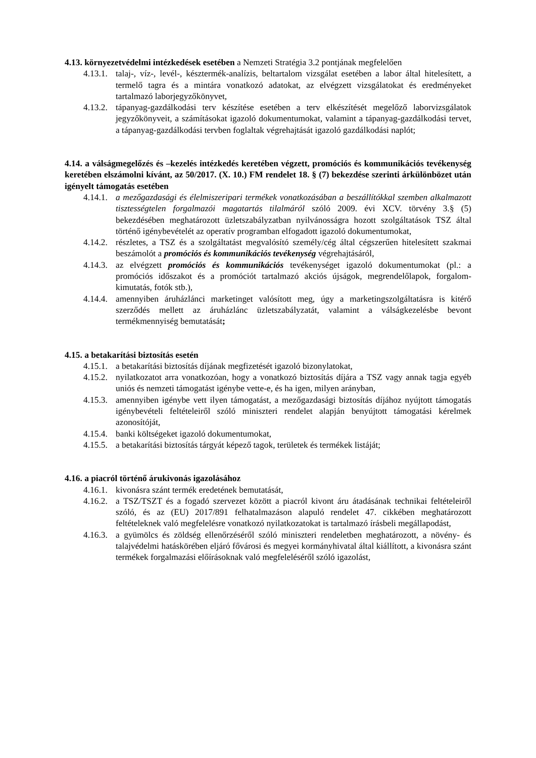4.13. környezetvédelmi intézkedések esetében a Nemzeti Stratégia 3.2 pontjának megfelelően
4.13.1. talaj-, víz-, levél-, késztermék-analízis, beltartalom vizsgálat esetében a labor által hitelesített, a termelő tagra és a mintára vonatkozó adatokat, az elvégzett vizsgálatokat és eredményeket tartalmazó laborjegyzőkönyvet,
4.13.2. tápanyag-gazdálkodási terv készítése esetében a terv elkészítését megelőző laborvizsgálatok jegyzőkönyveit, a számításokat igazoló dokumentumokat, valamint a tápanyag-gazdálkodási tervet, a tápanyag-gazdálkodási tervben foglaltak végrehajtását igazoló gazdálkodási naplót;
4.14. a válságmegelőzés és –kezelés intézkedés keretében végzett, promóciós és kommunikációs tevékenység keretében elszámolni kívánt, az 50/2017. (X. 10.) FM rendelet 18. § (7) bekezdése szerinti árkülönbözet után igényelt támogatás esetében
4.14.1. a mezőgazdasági és élelmiszeripari termékek vonatkozásában a beszállítókkal szemben alkalmazott tisztességtelen forgalmazói magatartás tilalmáról szóló 2009. évi XCV. törvény 3.§ (5) bekezdésében meghatározott üzletszabályzatban nyilvánosságra hozott szolgáltatások TSZ által történő igénybevételét az operatív programban elfogadott igazoló dokumentumokat,
4.14.2. részletes, a TSZ és a szolgáltatást megvalósító személy/cég által cégszerűen hitelesített szakmai beszámolót a promóciós és kommunikációs tevékenység végrehajtásáról,
4.14.3. az elvégzett promóciós és kommunikációs tevékenységet igazoló dokumentumokat (pl.: a promóciós időszakot és a promóciót tartalmazó akciós újságok, megrendelőlapok, forgalom-kimutatás, fotók stb.),
4.14.4. amennyiben áruházlánci marketinget valósított meg, úgy a marketingszolgáltatásra is kitérő szerződés mellett az áruházlánc üzletszabályzatát, valamint a válságkezelésbe bevont termékmennyiség bemutatását;
4.15. a betakarítási biztosítás esetén
4.15.1. a betakarítási biztosítás díjának megfizetését igazoló bizonylatokat,
4.15.2. nyilatkozatot arra vonatkozóan, hogy a vonatkozó biztosítás díjára a TSZ vagy annak tagja egyéb uniós és nemzeti támogatást igénybe vette-e, és ha igen, milyen arányban,
4.15.3. amennyiben igénybe vett ilyen támogatást, a mezőgazdasági biztosítás díjához nyújtott támogatás igénybevételi feltételeiről szóló miniszteri rendelet alapján benyújtott támogatási kérelmek azonosítóját,
4.15.4. banki költségeket igazoló dokumentumokat,
4.15.5. a betakarítási biztosítás tárgyát képező tagok, területek és termékek listáját;
4.16. a piacról történő árukivonás igazolásához
4.16.1. kivonásra szánt termék eredetének bemutatását,
4.16.2. a TSZ/TSZT és a fogadó szervezet között a piacról kivont áru átadásának technikai feltételeiről szóló, és az (EU) 2017/891 felhatalmazáson alapuló rendelet 47. cikkében meghatározott feltételeknek való megfelelésre vonatkozó nyilatkozatokat is tartalmazó írásbeli megállapodást,
4.16.3. a gyümölcs és zöldség ellenőrzéséről szóló miniszteri rendeletben meghatározott, a növény- és talajvédelmi hatáskörében eljáró fővárosi és megyei kormányhivatal által kiállított, a kivonásra szánt termékek forgalmazási előírásoknak való megfeleléséről szóló igazolást,